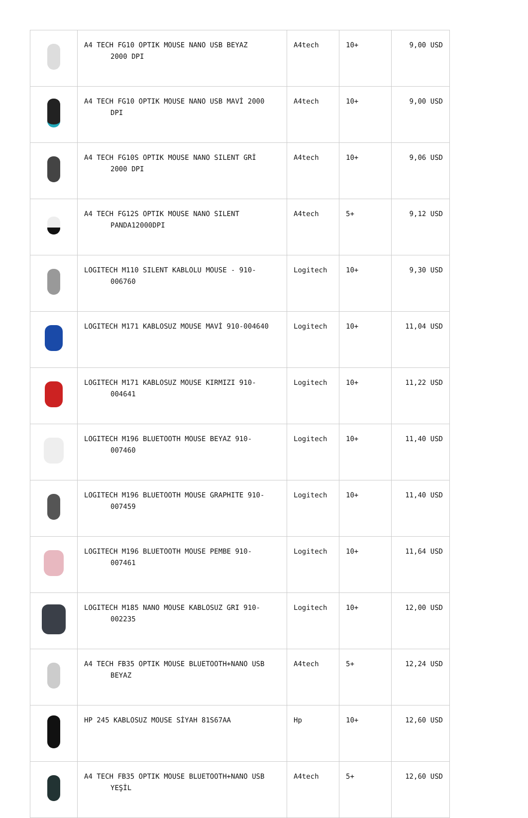| | A4 TECH FG10 OPTIK MOUSE NANO USB BEYAZ 2000 DPI | A4tech | 10+ | 9,00 USD |
| | A4 TECH FG10 OPTIK MOUSE NANO USB MAVİ 2000 DPI | A4tech | 10+ | 9,00 USD |
| | A4 TECH FG10S OPTIK MOUSE NANO SILENT GRİ 2000 DPI | A4tech | 10+ | 9,06 USD |
| | A4 TECH FG12S OPTIK MOUSE NANO SILENT PANDA12000DPI | A4tech | 5+ | 9,12 USD |
| | LOGITECH M110 SILENT KABLOLU MOUSE - 910- 006760 | Logitech | 10+ | 9,30 USD |
| | LOGITECH M171 KABLOSUZ MOUSE MAVİ 910-004640 | Logitech | 10+ | 11,04 USD |
| | LOGITECH M171 KABLOSUZ MOUSE KIRMIZI 910- 004641 | Logitech | 10+ | 11,22 USD |
| | LOGITECH M196 BLUETOOTH MOUSE BEYAZ 910- 007460 | Logitech | 10+ | 11,40 USD |
| | LOGITECH M196 BLUETOOTH MOUSE GRAPHITE 910- 007459 | Logitech | 10+ | 11,40 USD |
| | LOGITECH M196 BLUETOOTH MOUSE PEMBE 910- 007461 | Logitech | 10+ | 11,64 USD |
| | LOGITECH M185 NANO MOUSE KABLOSUZ GRI 910- 002235 | Logitech | 10+ | 12,00 USD |
| | A4 TECH FB35 OPTIK MOUSE BLUETOOTH+NANO USB BEYAZ | A4tech | 5+ | 12,24 USD |
| | HP 245 KABLOSUZ MOUSE SİYAH 81S67AA | Hp | 10+ | 12,60 USD |
| | A4 TECH FB35 OPTIK MOUSE BLUETOOTH+NANO USB YEŞİL | A4tech | 5+ | 12,60 USD |